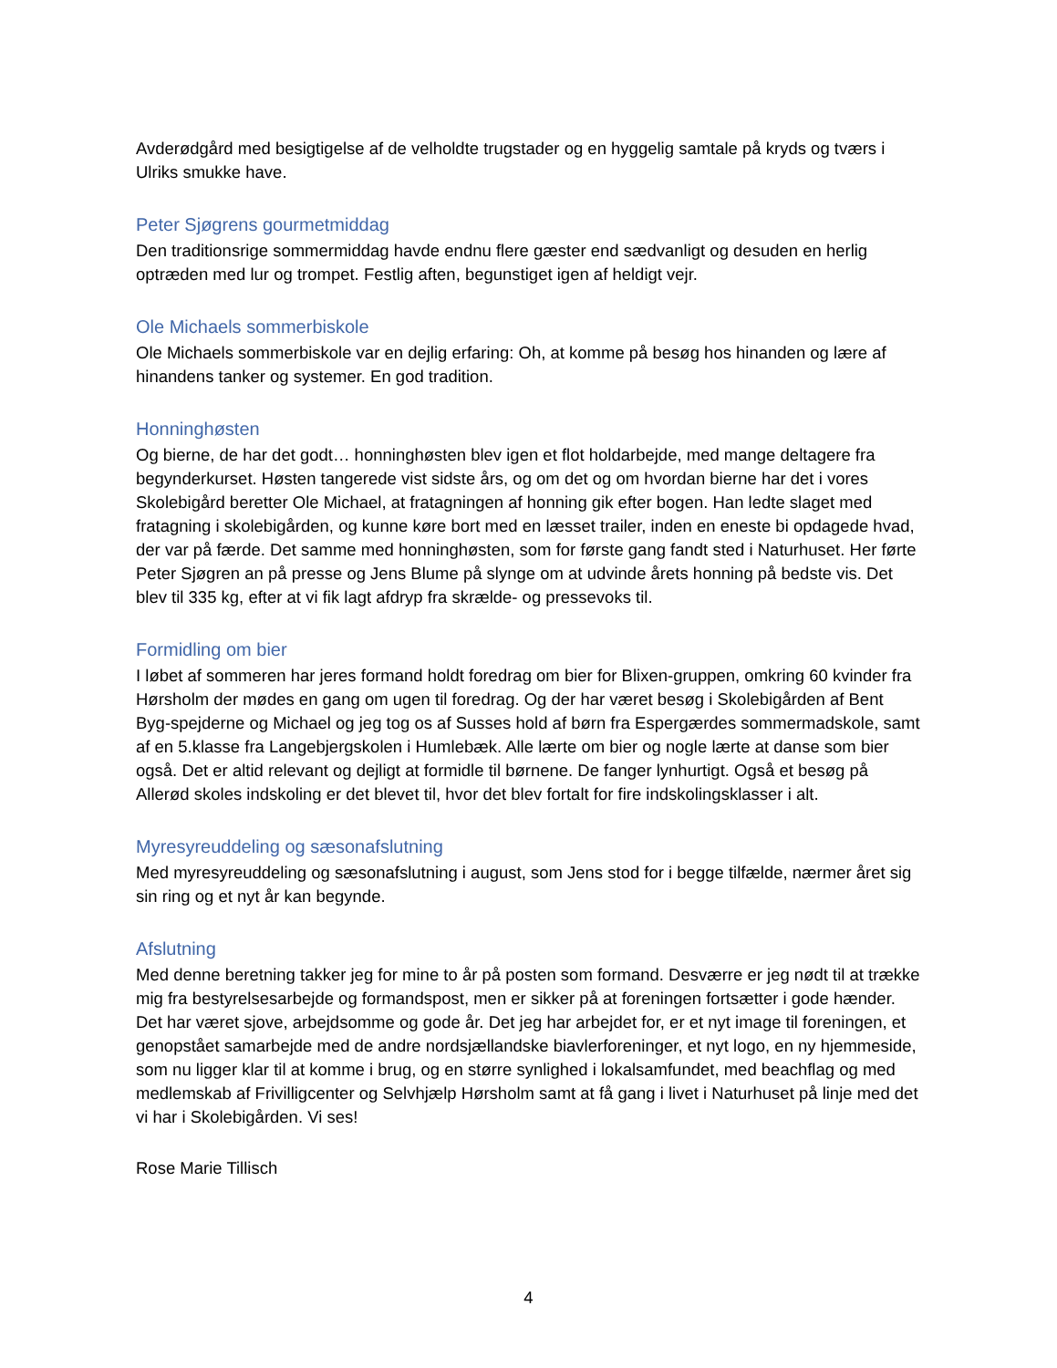Avderødgård med besigtigelse af de velholdte trugstader og en hyggelig samtale på kryds og tværs i Ulriks smukke have.
Peter Sjøgrens gourmetmiddag
Den traditionsrige sommermiddag havde endnu flere gæster end sædvanligt og desuden en herlig optræden med lur og trompet. Festlig aften, begunstiget igen af heldigt vejr.
Ole Michaels sommerbiskole
Ole Michaels sommerbiskole var en dejlig erfaring: Oh, at komme på besøg hos hinanden og lære af hinandens tanker og systemer. En god tradition.
Honninghøsten
Og bierne, de har det godt… honninghøsten blev igen et flot holdarbejde, med mange deltagere fra begynderkurset. Høsten tangerede vist sidste års, og om det og om hvordan bierne har det i vores Skolebigård beretter Ole Michael, at fratagningen af honning gik efter bogen. Han ledte slaget med fratagning i skolebigården, og kunne køre bort med en læsset trailer, inden en eneste bi opdagede hvad, der var på færde. Det samme med honninghøsten, som for første gang fandt sted i Naturhuset. Her førte Peter Sjøgren an på presse og Jens Blume på slynge om at udvinde årets honning på bedste vis. Det blev til 335 kg, efter at vi fik lagt afdryp fra skrælde- og pressevoks til.
Formidling om bier
I løbet af sommeren har jeres formand holdt foredrag om bier for Blixen-gruppen, omkring 60 kvinder fra Hørsholm der mødes en gang om ugen til foredrag. Og der har været besøg i Skolebigården af Bent Byg-spejderne og Michael og jeg tog os af Susses hold af børn fra Espergærdes sommermadskole, samt af en 5.klasse fra Langebjergskolen i Humlebæk. Alle lærte om bier og nogle lærte at danse som bier også. Det er altid relevant og dejligt at formidle til børnene. De fanger lynhurtigt. Også et besøg på Allerød skoles indskoling er det blevet til, hvor det blev fortalt for fire indskolingsklasser i alt.
Myresyreuddeling og sæsonafslutning
Med myresyreuddeling og sæsonafslutning i august, som Jens stod for i begge tilfælde, nærmer året sig sin ring og et nyt år kan begynde.
Afslutning
Med denne beretning takker jeg for mine to år på posten som formand. Desværre er jeg nødt til at trække mig fra bestyrelsesarbejde og formandspost, men er sikker på at foreningen fortsætter i gode hænder. Det har været sjove, arbejdsomme og gode år. Det jeg har arbejdet for, er et nyt image til foreningen, et genopstået samarbejde med de andre nordsjællandske biavlerforeninger, et nyt logo, en ny hjemmeside, som nu ligger klar til at komme i brug, og en større synlighed i lokalsamfundet, med beachflag og med medlemskab af Frivilligcenter og Selvhjælp Hørsholm samt at få gang i livet i Naturhuset på linje med det vi har i Skolebigården. Vi ses!
Rose Marie Tillisch
4